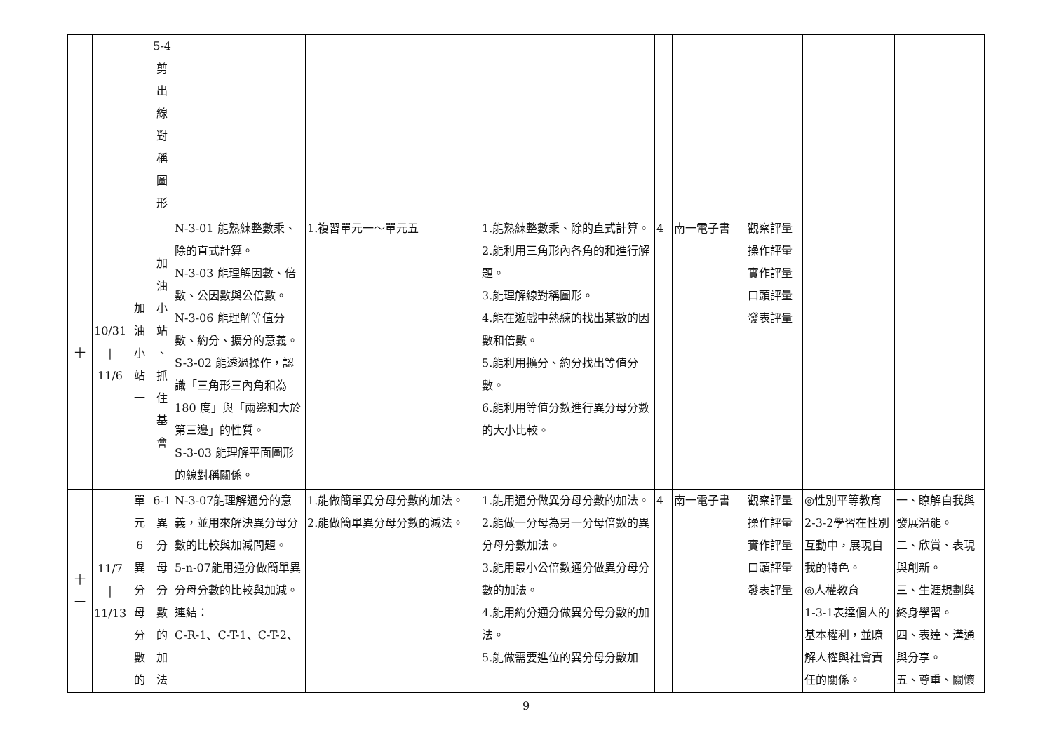| | | | 5-4 剪 出 線 對 稱 圖 形 | | | | | | | | |
| 十 | 10/31 / 11/6 | 加 油 小 站 一 | 加 油 小 站 、 抓 住 基 會 | N-3-01 能熟練整數乘、除的直式計算。 N-3-03 能理解因數、倍數、公因數與公倍數。 N-3-06 能理解等值分數、約分、擴分的意義。 S-3-02 能透過操作，認識「三角形三內角和為180 度」與「兩邊和大於第三邊」的性質。 S-3-03 能理解平面圖形的線對稱關係。 | 1.複習單元一～單元五 | 1.能熟練整數乘、除的直式計算。 2.能利用三角形內各角的和進行解題。 3.能理解線對稱圖形。 4.能在遊戲中熟練的找出某數的因數和倍數。 5.能利用擴分、約分找出等值分數。 6.能利用等值分數進行異分母分數的大小比較。 | 4 | 南一電子書 | 觀察評量 操作評量 實作評量 口頭評量 發表評量 | | |
| 十 一 | 11/7 / 11/13 | 單 元 6 異 分 母 分 數 的 | 6-1 異 分 母 分 數 的 加 法 | N-3-07能理解通分的意義，並用來解決異分母分數的比較與加減問題。 5-n-07能用通分做簡單異分母分數的比較與加減。 連結： C-R-1、C-T-1、C-T-2、 | 1.能做簡單異分母分數的加法。 2.能做簡單異分母分數的減法。 | 1.能用通分做異分母分數的加法。 2.能做一分母為另一分母倍數的異分母分數加法。 3.能用最小公倍數通分做異分母分數的加法。 4.能用約分通分做異分母分數的加法。 5.能做需要進位的異分母分數加 | 4 | 南一電子書 | 觀察評量 操作評量 實作評量 口頭評量 發表評量 | ◎性別平等教育 2-3-2學習在性別互動中，展現自我的特色。 ◎人權教育 1-3-1表達個人的基本權利，並瞭解人權與社會責任的關係。 | 一、瞭解自我與發展潛能。 二、欣賞、表現與創新。 三、生涯規劃與終身學習。 四、表達、溝通與分享。 五、尊重、關懷 |
9